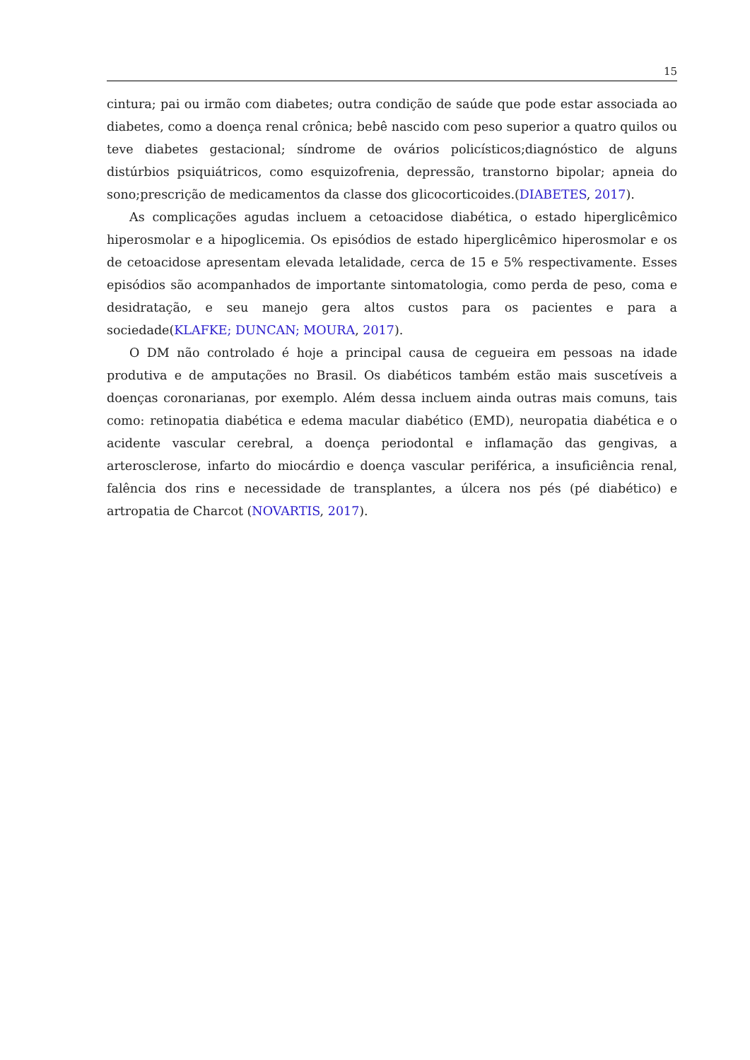15
cintura; pai ou irmão com diabetes; outra condição de saúde que pode estar associada ao diabetes, como a doença renal crônica; bebê nascido com peso superior a quatro quilos ou teve diabetes gestacional; síndrome de ovários policísticos;diagnóstico de alguns distúrbios psiquiátricos, como esquizofrenia, depressão, transtorno bipolar; apneia do sono;prescrição de medicamentos da classe dos glicocorticoides.(DIABETES, 2017).
As complicações agudas incluem a cetoacidose diabética, o estado hiperglicêmico hiperosmolar e a hipoglicemia. Os episódios de estado hiperglicêmico hiperosmolar e os de cetoacidose apresentam elevada letalidade, cerca de 15 e 5% respectivamente. Esses episódios são acompanhados de importante sintomatologia, como perda de peso, coma e desidratação, e seu manejo gera altos custos para os pacientes e para a sociedade(KLAFKE; DUNCAN; MOURA, 2017).
O DM não controlado é hoje a principal causa de cegueira em pessoas na idade produtiva e de amputações no Brasil. Os diabéticos também estão mais suscetíveis a doenças coronarianas, por exemplo. Além dessa incluem ainda outras mais comuns, tais como: retinopatia diabética e edema macular diabético (EMD), neuropatia diabética e o acidente vascular cerebral, a doença periodontal e inflamação das gengivas, a arterosclerose, infarto do miocárdio e doença vascular periférica, a insuficiência renal, falência dos rins e necessidade de transplantes, a úlcera nos pés (pé diabético) e artropatia de Charcot (NOVARTIS, 2017).